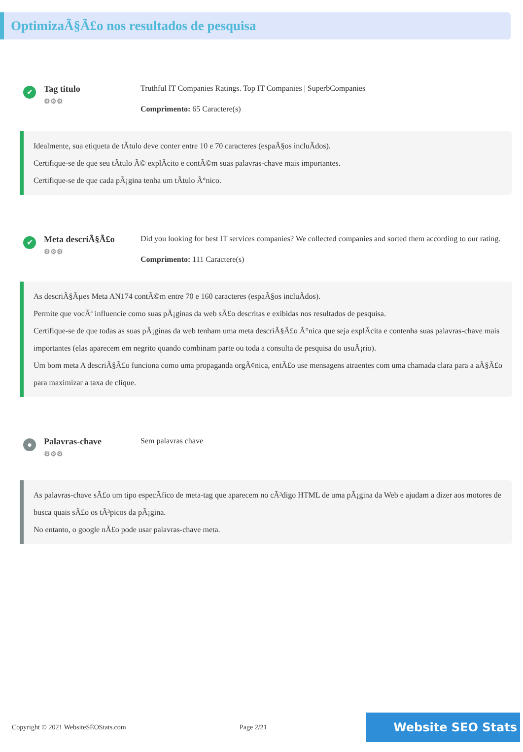OptimizaÃ§Ã£o nos resultados de pesquisa
✔
Tag titulo
⚙⚙⚙
Truthful IT Companies Ratings. Top IT Companies | SuperbCompanies
Comprimento: 65 Caractere(s)
Idealmente, sua etiqueta de tÃtulo deve conter entre 10 e 70 caracteres (espaÃ§os incluÃdos).
Certifique-se de que seu tÃtulo Ã© explÃcito e contÃ©m suas palavras-chave mais importantes.
Certifique-se de que cada pÃ¡gina tenha um tÃtulo Ã°nico.
✔
Meta descriÃ§Ã£o
⚙⚙⚙
Did you looking for best IT services companies? We collected companies and sorted them according to our rating.
Comprimento: 111 Caractere(s)
As descriÃ§Ãµes Meta AN174 contÃ©m entre 70 e 160 caracteres (espaÃ§os incluÃdos).
Permite que vocÃª influencie como suas pÃ¡ginas da web sÃ£o descritas e exibidas nos resultados de pesquisa.
Certifique-se de que todas as suas pÃ¡ginas da web tenham uma meta descriÃ§Ã£o Ã°nica que seja explÃcita e contenha suas palavras-chave mais importantes (elas aparecem em negrito quando combinam parte ou toda a consulta de pesquisa do usuÃ¡rio).
Um bom meta A descriÃ§Ã£o funciona como uma propaganda orgÃ¢nica, entÃ£o use mensagens atraentes com uma chamada clara para a aÃ§Ã£o para maximizar a taxa de clique.
●
Palavras-chave
⚙⚙⚙
Sem palavras chave
As palavras-chave sÃ£o um tipo especÃfico de meta-tag que aparecem no cÃ³digo HTML de uma pÃ¡gina da Web e ajudam a dizer aos motores de busca quais sÃ£o os tÃ³picos da pÃ¡gina.
No entanto, o google nÃ£o pode usar palavras-chave meta.
Copyright © 2021 WebsiteSEOStats.com Page 2/21 Website SEO Stats